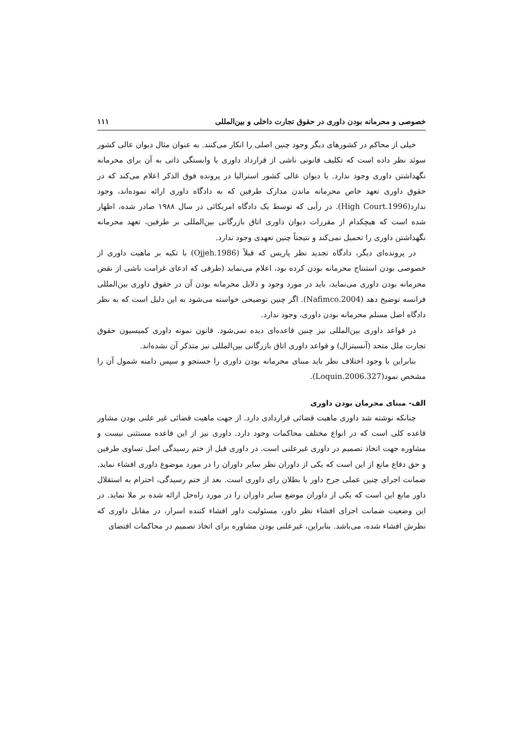خصوصی و محرمانه بودن داوری در حقوق تجارت داخلی و بین‌المللی ۱۱۱
خیلی از محاکم در کشورهای دیگر وجود چنین اصلی را انکار می‌کنند. به عنوان مثال دیوان عالی کشور سوئد نظر داده است که تکلیف قانونی ناشی از قرارداد داوری یا وابستگی ذاتی به آن برای محرمانه نگهداشتن داوری وجود ندارد. یا دیوان عالی کشور استرالیا در پرونده فوق الذکر اعلام می‌کند که در حقوق داوری تعهد خاص محرمانه ماندن مدارک طرفین که به دادگاه داوری ارائه نموده‌اند، وجود ندارد(High Court.1996). در رأیی که توسط یک دادگاه امریکائی در سال ۱۹۸۸ صادر شده، اظهار شده است که هیچکدام از مقررات دیوان داوری اتاق بازرگانی بین‌المللی بر طرفین، تعهد محرمانه نگهداشتن داوری را تحمیل نمی‌کند و نتیجتاً چنین تعهدی وجود ندارد.
در پرونده‌ای دیگر، دادگاه تجدید نظر پاریس که قبلاً (Ojjeh.1986) با تکیه بر ماهیت داوری از خصوصی بودن استنتاج محرمانه بودن کرده بود، اعلام می‌نماید (طرفی که ادعای غرامت ناشی از نقض محرمانه بودن داوری می‌نماید، باید در مورد وجود و دلایل محرمانه بودن آن در حقوق داوری بین‌المللی فرانسه توضیح دهد (Nafimco.2004). اگر چنین توضیحی خواسته می‌شود به این دلیل است که به نظر دادگاه اصل مسلم محرمانه بودن داوری، وجود ندارد.
در قواعد داوری بین‌المللی نیز چنین قاعده‌ای دیده نمی‌شود. قانون نمونه داوری کمیسیون حقوق تجارت ملل متحد (آنسیترال) و قواعد داوری اتاق بازرگانی بین‌المللی نیز متذکر آن نشده‌اند.
بنابراین با وجود اختلاف نظر باید مبنای محرمانه بودن داوری را جستجو و سپس دامنه شمول آن را مشخص نمود(Loquin.2006.327).
الف- مبنای محرمان بودن داوری
چنانکه نوشته شد داوری ماهیت قضائی قراردادی دارد. از جهت ماهیت قضائی غیر علنی بودن مشاور قاعده کلی است که در انواع مختلف محاکمات وجود دارد. داوری نیز از این قاعده مستثنی نیست و مشاوره جهت اتخاذ تصمیم در داوری غیرعلنی است. در داوری قبل از ختم رسیدگی اصل تساوی طرفین و حق دفاع مانع از این است که یکی از داوران نظر سایر داوران را در مورد موضوع داوری افشاء نماید. ضمانت اجرای چنین عملی جرح داور یا بطلان رای داوری است. بعد از ختم رسیدگی، احترام به استقلال داور مانع این است که یکی از داوران موضع سایر داوران را در مورد راه‌حل ارائه شده بر ملا نماید. در این وضعیت ضمانت اجرای افشاء نظر داور، مسئولیت داور افشاء کننده اسرار، در مقابل داوری که نظرش افشاء شده، می‌باشد. بنابراین، غیرعلنی بودن مشاوره برای اتخاذ تصمیم در محاکمات اقتضای